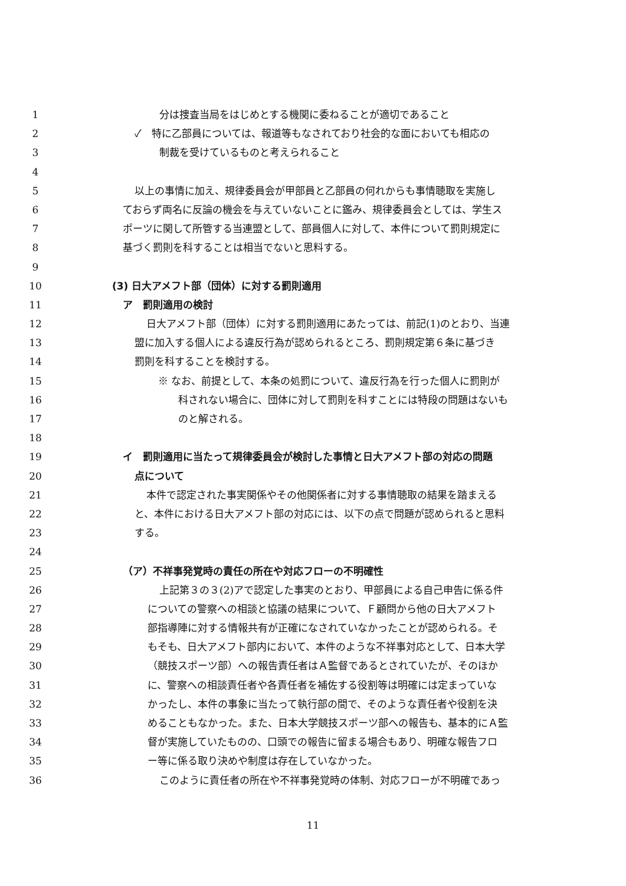1 分は捜査当局をはじめとする機関に委ねることが適切であること
2 ✓　特に乙部員については、報道等もなされており社会的な面においても相応の
3 制裁を受けているものと考えられること
4
5 以上の事情に加え、規律委員会が甲部員と乙部員の何れからも事情聴取を実施し
6 ておらず両名に反論の機会を与えていないことに鑑み、規律委員会としては、学生ス
7 ポーツに関して所管する当連盟として、部員個人に対して、本件について罰則規定に
8 基づく罰則を科することは相当でないと思料する。
9
10 (3) 日大アメフト部（団体）に対する罰則適用
11 ア　罰則適用の検討
12 日大アメフト部（団体）に対する罰則適用にあたっては、前記(1)のとおり、当連
13 盟に加入する個人による違反行為が認められるところ、罰則規定第６条に基づき
14 罰則を科することを検討する。
15 ※ なお、前提として、本条の処罰について、違反行為を行った個人に罰則が
16 科されない場合に、団体に対して罰則を科すことには特段の問題はないも
17 のと解される。
18
19 イ　罰則適用に当たって規律委員会が検討した事情と日大アメフト部の対応の問題
20 点について
21 本件で認定された事実関係やその他関係者に対する事情聴取の結果を踏まえる
22 と、本件における日大アメフト部の対応には、以下の点で問題が認められると思料
23 する。
24
25 （ア）不祥事発覚時の責任の所在や対応フローの不明確性
26 上記第３の３(2)アで認定した事実のとおり、甲部員による自己申告に係る件
27 についての警察への相談と協議の結果について、Ｆ顧問から他の日大アメフト
28 部指導陣に対する情報共有が正確になされていなかったことが認められる。そ
29 もそも、日大アメフト部内において、本件のような不祥事対応として、日本大学
30 （競技スポーツ部）への報告責任者はＡ監督であるとされていたが、そのほか
31 に、警察への相談責任者や各責任者を補佐する役割等は明確には定まっていな
32 かったし、本件の事象に当たって執行部の間で、そのような責任者や役割を決
33 めることもなかった。また、日本大学競技スポーツ部への報告も、基本的にＡ監
34 督が実施していたものの、口頭での報告に留まる場合もあり、明確な報告フロ
35 ー等に係る取り決めや制度は存在していなかった。
36 このように責任者の所在や不祥事発覚時の体制、対応フローが不明確であっ
11